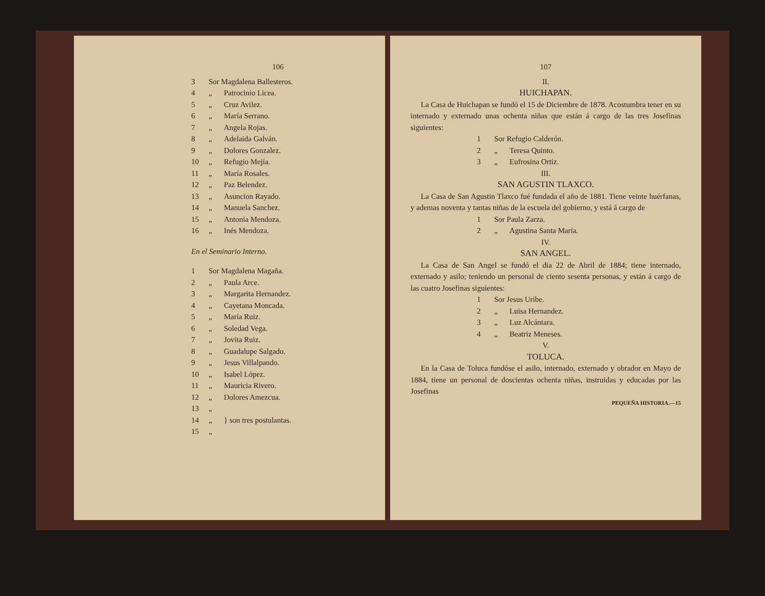106
3 Sor Magdalena Ballesteros.
4 „ Patrocinio Licea.
5 „ Cruz Avilez.
6 „ María Serrano.
7 „ Angela Rojas.
8 „ Adelaida Galván.
9 „ Dolores Gonzalez.
10 „ Refugio Mejía.
11 „ María Rosales.
12 „ Paz Belendez.
13 „ Asuncion Rayado.
14 „ Manuela Sanchez.
15 „ Antonia Mendoza.
16 „ Inés Mendoza.
En el Seminario Interno.
1 Sor Magdalena Magaña.
2 „ Paula Arce.
3 „ Margarita Hernandez.
4 „ Cayetana Moncada.
5 „ María Ruiz.
6 „ Soledad Vega.
7 „ Jovita Ruiz.
8 „ Guadalupe Salgado.
9 „ Jesus Villalpando.
10 „ Isabel López.
11 „ Mauricia Rivero.
12 „ Dolores Amezcua.
13 „
14 „ } son tres postulantas.
15 „
107
II.
HUICHAPAN.
La Casa de Huichapan se fundó el 15 de Diciembre de 1878. Acostumbra tener en su internado y externado unas ochenta niñas que están á cargo de las tres Josefinas siguientes:
1 Sor Refugio Calderón.
2 „ Teresa Quinto.
3 „ Eufrosina Ortiz.
III.
SAN AGUSTIN TLAXCO.
La Casa de San Agustin Tlaxco fué fundada el año de 1881. Tiene veinte huérfanas, y ademas noventa y tantas niñas de la escuela del gobierno, y está á cargo de
1 Sor Paula Zarza.
2 „ Agustina Santa María.
IV.
SAN ANGEL.
La Casa de San Angel se fundó el dia 22 de Abril de 1884; tiene internado, externado y asilo; teniendo un personal de ciento sesenta personas, y están á cargo de las cuatro Josefinas siguientes:
1 Sor Jesus Uribe.
2 „ Luisa Hernandez.
3 „ Luz Alcántara.
4 „ Beatriz Meneses.
V.
TOLUCA.
En la Casa de Toluca fundóse el asilo, internado, externado y obrador en Mayo de 1884, tiene un personal de doscientas ochenta niñas, instruidas y educadas por las Josefinas
PEQUEÑA HISTORIA.—15